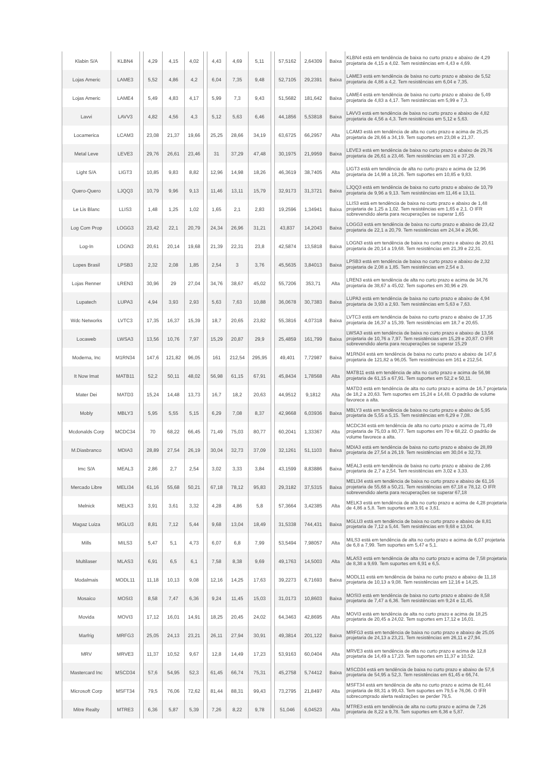| Klabin S/A | KLBN4 | | 4,29 | 4,15 | 4,02 | | 4,43 | 4,69 | 5,11 | | 57,5162 | 2,64309 | Baixa | KLBN4 está em tendência de baixa no curto prazo e abaixo de 4,29 projetaria de 4,15 a 4,02. Tem resistências em 4,43 e 4,69. |
| Lojas Americ | LAME3 | | 5,52 | 4,86 | 4,2 | | 6,04 | 7,35 | 9,48 | | 52,7105 | 29,2391 | Baixa | LAME3 está em tendência de baixa no curto prazo e abaixo de 5,52 projetaria de 4,86 a 4,2. Tem resistências em 6,04 e 7,35. |
| Lojas Americ | LAME4 | | 5,49 | 4,83 | 4,17 | | 5,99 | 7,3 | 9,43 | | 51,5682 | 181,642 | Baixa | LAME4 está em tendência de baixa no curto prazo e abaixo de 5,49 projetaria de 4,83 a 4,17. Tem resistências em 5,99 e 7,3. |
| Lavvi | LAVV3 | | 4,82 | 4,56 | 4,3 | | 5,12 | 5,63 | 6,46 | | 44,1856 | 5,53818 | Baixa | LAVV3 está em tendência de baixa no curto prazo e abaixo de 4,82 projetaria de 4,56 a 4,3. Tem resistências em 5,12 e 5,63. |
| Locamerica | LCAM3 | | 23,08 | 21,37 | 19,66 | | 25,25 | 28,66 | 34,19 | | 63,6725 | 66,2957 | Alta | LCAM3 está em tendência de alta no curto prazo e acima de 25,25 projetaria de 28,66 a 34,19. Tem suportes em 23,08 e 21,37. |
| Metal Leve | LEVE3 | | 29,76 | 26,61 | 23,46 | | 31 | 37,29 | 47,48 | | 30,1975 | 21,9959 | Baixa | LEVE3 está em tendência de baixa no curto prazo e abaixo de 29,76 projetaria de 26,61 a 23,46. Tem resistências em 31 e 37,29. |
| Light S/A | LIGT3 | | 10,85 | 9,83 | 8,82 | | 12,96 | 14,98 | 18,26 | | 46,3619 | 38,7405 | Alta | LIGT3 está em tendência de alta no curto prazo e acima de 12,96 projetaria de 14,98 a 18,26. Tem suportes em 10,85 e 9,83. |
| Quero-Quero | LJQQ3 | | 10,79 | 9,96 | 9,13 | | 11,46 | 13,11 | 15,79 | | 32,9173 | 31,3721 | Baixa | LJQQ3 está em tendência de baixa no curto prazo e abaixo de 10,79 projetaria de 9,96 a 9,13. Tem resistências em 11,46 e 13,11. |
| Le Lis Blanc | LLIS3 | | 1,48 | 1,25 | 1,02 | | 1,65 | 2,1 | 2,83 | | 19,2596 | 1,34941 | Baixa | LLIS3 está em tendência de baixa no curto prazo e abaixo de 1,48 projetaria de 1,25 a 1,02. Tem resistências em 1,65 e 2,1. O IFR sobrevendido alerta para recuperações se superar 1,65 |
| Log Com Prop | LOGG3 | | 23,42 | 22,1 | 20,79 | | 24,34 | 26,96 | 31,21 | | 43,837 | 14,2043 | Baixa | LOGG3 está em tendência de baixa no curto prazo e abaixo de 23,42 projetaria de 22,1 a 20,79. Tem resistências em 24,34 e 26,96. |
| Log-In | LOGN3 | | 20,61 | 20,14 | 19,68 | | 21,39 | 22,31 | 23,8 | | 42,5874 | 13,5818 | Baixa | LOGN3 está em tendência de baixa no curto prazo e abaixo de 20,61 projetaria de 20,14 a 19,68. Tem resistências em 21,39 e 22,31. |
| Lopes Brasil | LPSB3 | | 2,32 | 2,08 | 1,85 | | 2,54 | 3 | 3,76 | | 45,5635 | 3,84013 | Baixa | LPSB3 está em tendência de baixa no curto prazo e abaixo de 2,32 projetaria de 2,08 a 1,85. Tem resistências em 2,54 e 3. |
| Lojas Renner | LREN3 | | 30,96 | 29 | 27,04 | | 34,76 | 38,67 | 45,02 | | 55,7206 | 353,71 | Alta | LREN3 está em tendência de alta no curto prazo e acima de 34,76 projetaria de 38,67 a 45,02. Tem suportes em 30,96 e 29. |
| Lupatech | LUPA3 | | 4,94 | 3,93 | 2,93 | | 5,63 | 7,63 | 10,88 | | 36,0678 | 30,7383 | Baixa | LUPA3 está em tendência de baixa no curto prazo e abaixo de 4,94 projetaria de 3,93 a 2,93. Tem resistências em 5,63 e 7,63. |
| Wdc Networks | LVTC3 | | 17,35 | 16,37 | 15,39 | | 18,7 | 20,65 | 23,82 | | 55,3816 | 4,07318 | Baixa | LVTC3 está em tendência de baixa no curto prazo e abaixo de 17,35 projetaria de 16,37 a 15,39. Tem resistências em 18,7 e 20,65. |
| Locaweb | LWSA3 | | 13,56 | 10,76 | 7,97 | | 15,29 | 20,87 | 29,9 | | 25,4859 | 161,799 | Baixa | LWSA3 está em tendência de baixa no curto prazo e abaixo de 13,56 projetaria de 10,76 a 7,97. Tem resistências em 15,29 e 20,87. O IFR sobrevendido alerta para recuperações se superar 15,29 |
| Moderna, Inc | M1RN34 | | 147,6 | 121,82 | 96,05 | | 161 | 212,54 | 295,95 | | 49,401 | 7,72987 | Baixa | M1RN34 está em tendência de baixa no curto prazo e abaixo de 147,6 projetaria de 121,82 a 96,05. Tem resistências em 161 e 212,54. |
| It Now Imat | MATB11 | | 52,2 | 50,11 | 48,02 | | 56,98 | 61,15 | 67,91 | | 45,8434 | 1,78568 | Alta | MATB11 está em tendência de alta no curto prazo e acima de 56,98 projetaria de 61,15 a 67,91. Tem suportes em 52,2 e 50,11. |
| Mater Dei | MATD3 | | 15,24 | 14,48 | 13,73 | | 16,7 | 18,2 | 20,63 | | 44,9512 | 9,1812 | Alta | MATD3 está em tendência de alta no curto prazo e acima de 16,7 projetaria de 18,2 a 20,63. Tem suportes em 15,24 e 14,48. O padrão de volume favorece a alta. |
| Mobly | MBLY3 | | 5,95 | 5,55 | 5,15 | | 6,29 | 7,08 | 8,37 | | 42,9668 | 6,03936 | Baixa | MBLY3 está em tendência de baixa no curto prazo e abaixo de 5,95 projetaria de 5,55 a 5,15. Tem resistências em 6,29 e 7,08. |
| Mcdonalds Corp | MCDC34 | | 70 | 68,22 | 66,45 | | 71,49 | 75,03 | 80,77 | | 60,2041 | 1,33367 | Alta | MCDC34 está em tendência de alta no curto prazo e acima de 71,49 projetaria de 75,03 a 80,77. Tem suportes em 70 e 68,22. O padrão de volume favorece a alta. |
| M.Diasbranco | MDIA3 | | 28,89 | 27,54 | 26,19 | | 30,04 | 32,73 | 37,09 | | 32,1261 | 51,1103 | Baixa | MDIA3 está em tendência de baixa no curto prazo e abaixo de 28,89 projetaria de 27,54 a 26,19. Tem resistências em 30,04 e 32,73. |
| Imc S/A | MEAL3 | | 2,86 | 2,7 | 2,54 | | 3,02 | 3,33 | 3,84 | | 43,1599 | 8,83886 | Baixa | MEAL3 está em tendência de baixa no curto prazo e abaixo de 2,86 projetaria de 2,7 a 2,54. Tem resistências em 3,02 e 3,33. |
| Mercado Libre | MELI34 | | 61,16 | 55,68 | 50,21 | | 67,18 | 78,12 | 95,83 | | 29,3182 | 37,5315 | Baixa | MELI34 está em tendência de baixa no curto prazo e abaixo de 61,16 projetaria de 55,68 a 50,21. Tem resistências em 67,18 e 78,12. O IFR sobrevendido alerta para recuperações se superar 67,18 |
| Melnick | MELK3 | | 3,91 | 3,61 | 3,32 | | 4,28 | 4,86 | 5,8 | | 57,3664 | 3,42385 | Alta | MELK3 está em tendência de alta no curto prazo e acima de 4,28 projetaria de 4,86 a 5,8. Tem suportes em 3,91 e 3,61. |
| Magaz Luiza | MGLU3 | | 8,81 | 7,12 | 5,44 | | 9,68 | 13,04 | 18,49 | | 31,5338 | 744,431 | Baixa | MGLU3 está em tendência de baixa no curto prazo e abaixo de 8,81 projetaria de 7,12 a 5,44. Tem resistências em 9,68 e 13,04. |
| Mills | MILS3 | | 5,47 | 5,1 | 4,73 | | 6,07 | 6,8 | 7,99 | | 53,5494 | 7,98057 | Alta | MILS3 está em tendência de alta no curto prazo e acima de 6,07 projetaria de 6,8 a 7,99. Tem suportes em 5,47 e 5,1. |
| Multilaser | MLAS3 | | 6,91 | 6,5 | 6,1 | | 7,58 | 8,38 | 9,69 | | 49,1763 | 14,5003 | Alta | MLAS3 está em tendência de alta no curto prazo e acima de 7,58 projetaria de 8,38 a 9,69. Tem suportes em 6,91 e 6,5. |
| Modalmais | MODL11 | | 11,18 | 10,13 | 9,08 | | 12,16 | 14,25 | 17,63 | | 39,2273 | 6,71693 | Baixa | MODL11 está em tendência de baixa no curto prazo e abaixo de 11,18 projetaria de 10,13 a 9,08. Tem resistências em 12,16 e 14,25. |
| Mosaico | MOSI3 | | 8,58 | 7,47 | 6,36 | | 9,24 | 11,45 | 15,03 | | 31,0173 | 10,8603 | Baixa | MOSI3 está em tendência de baixa no curto prazo e abaixo de 8,58 projetaria de 7,47 a 6,36. Tem resistências em 9,24 e 11,45. |
| Movida | MOVI3 | | 17,12 | 16,01 | 14,91 | | 18,25 | 20,45 | 24,02 | | 64,3463 | 42,8695 | Alta | MOVI3 está em tendência de alta no curto prazo e acima de 18,25 projetaria de 20,45 a 24,02. Tem suportes em 17,12 e 16,01. |
| Marfrig | MRFG3 | | 25,05 | 24,13 | 23,21 | | 26,11 | 27,94 | 30,91 | | 49,3814 | 201,122 | Baixa | MRFG3 está em tendência de baixa no curto prazo e abaixo de 25,05 projetaria de 24,13 a 23,21. Tem resistências em 26,11 e 27,94. |
| MRV | MRVE3 | | 11,37 | 10,52 | 9,67 | | 12,8 | 14,49 | 17,23 | | 53,9163 | 60,0404 | Alta | MRVE3 está em tendência de alta no curto prazo e acima de 12,8 projetaria de 14,49 a 17,23. Tem suportes em 11,37 e 10,52. |
| Mastercard Inc | MSCD34 | | 57,6 | 54,95 | 52,3 | | 61,45 | 66,74 | 75,31 | | 45,2758 | 5,74412 | Baixa | MSCD34 está em tendência de baixa no curto prazo e abaixo de 57,6 projetaria de 54,95 a 52,3. Tem resistências em 61,45 e 66,74. |
| Microsoft Corp | MSFT34 | | 79,5 | 76,06 | 72,62 | | 81,44 | 88,31 | 99,43 | | 73,2795 | 21,8497 | Alta | MSFT34 está em tendência de alta no curto prazo e acima de 81,44 projetaria de 88,31 a 99,43. Tem suportes em 79,5 e 76,06. O IFR sobrecomprado alerta realizações se perder 79,5. |
| Mitre Realty | MTRE3 | | 6,36 | 5,87 | 5,39 | | 7,26 | 8,22 | 9,78 | | 51,046 | 6,04523 | Alta | MTRE3 está em tendência de alta no curto prazo e acima de 7,26 projetaria de 8,22 a 9,78. Tem suportes em 6,36 e 5,87. |